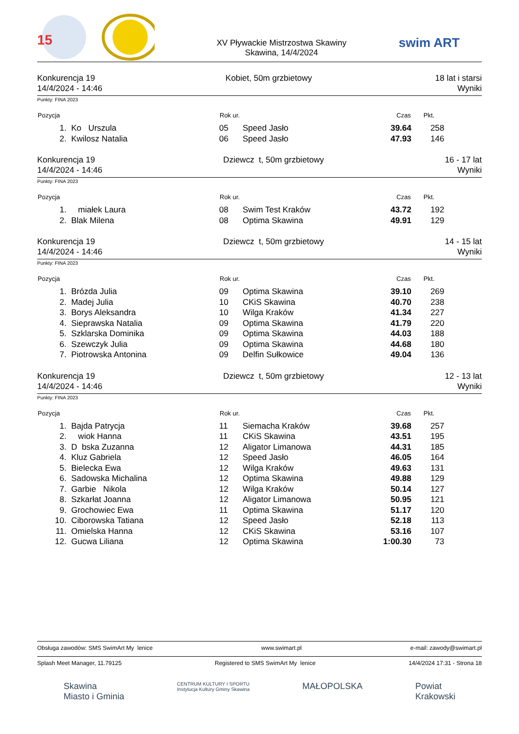15
XV Pływackie Mistrzostwa Skawiny
Skawina, 14/4/2024
swim ART
Konkurencja 19
14/4/2024 - 14:46
Kobiet, 50m grzbietowy 18 lat i starsi
Wyniki
Punkty: FINA 2023
| Pozycja | | Rok ur. | | Czas | Pkt. | |
| --- | --- | --- | --- | --- | --- | --- |
| 1. | Ko Urszula | 05 | Speed Jasło | 39.64 | 258 | |
| 2. | Kwilosz Natalia | 06 | Speed Jasło | 47.93 | 146 | |
Konkurencja 19
14/4/2024 - 14:46
Dziewcz t, 50m grzbietowy 16 - 17 lat
Wyniki
Punkty: FINA 2023
| Pozycja | | Rok ur. | | Czas | Pkt. | |
| --- | --- | --- | --- | --- | --- | --- |
| 1. | miałek Laura | 08 | Swim Test Kraków | 43.72 | 192 | |
| 2. | Blak Milena | 08 | Optima Skawina | 49.91 | 129 | |
Konkurencja 19
14/4/2024 - 14:46
Dziewcz t, 50m grzbietowy 14 - 15 lat
Wyniki
Punkty: FINA 2023
| Pozycja | | Rok ur. | | Czas | Pkt. | |
| --- | --- | --- | --- | --- | --- | --- |
| 1. | Brózda Julia | 09 | Optima Skawina | 39.10 | 269 | |
| 2. | Madej Julia | 10 | CKiS Skawina | 40.70 | 238 | |
| 3. | Borys Aleksandra | 10 | Wilga Kraków | 41.34 | 227 | |
| 4. | Sieprawska Natalia | 09 | Optima Skawina | 41.79 | 220 | |
| 5. | Szklarska Dominika | 09 | Optima Skawina | 44.03 | 188 | |
| 6. | Szewczyk Julia | 09 | Optima Skawina | 44.68 | 180 | |
| 7. | Piotrowska Antonina | 09 | Delfin Sułkowice | 49.04 | 136 | |
Konkurencja 19
14/4/2024 - 14:46
Dziewcz t, 50m grzbietowy 12 - 13 lat
Wyniki
Punkty: FINA 2023
| Pozycja | | Rok ur. | | Czas | Pkt. | |
| --- | --- | --- | --- | --- | --- | --- |
| 1. | Bajda Patrycja | 11 | Siemacha Kraków | 39.68 | 257 | |
| 2. | wiok Hanna | 11 | CKiS Skawina | 43.51 | 195 | |
| 3. | D bska Zuzanna | 12 | Aligator Limanowa | 44.31 | 185 | |
| 4. | Kluz Gabriela | 12 | Speed Jasło | 46.05 | 164 | |
| 5. | Bielecka Ewa | 12 | Wilga Kraków | 49.63 | 131 | |
| 6. | Sadowska Michalina | 12 | Optima Skawina | 49.88 | 129 | |
| 7. | Garbie Nikola | 12 | Wilga Kraków | 50.14 | 127 | |
| 8. | Szkarłat Joanna | 12 | Aligator Limanowa | 50.95 | 121 | |
| 9. | Grochowiec Ewa | 11 | Optima Skawina | 51.17 | 120 | |
| 10. | Ciborowska Tatiana | 12 | Speed Jasło | 52.18 | 113 | |
| 11. | Omielska Hanna | 12 | CKiS Skawina | 53.16 | 107 | |
| 12. | Gucwa Liliana | 12 | Optima Skawina | 1:00.30 | 73 | |
Obsługa zawodów: SMS SwimArt My lenice www.swimart.pl e-mail: zawody@swimart.pl
Splash Meet Manager, 11.79125 Registered to SMS SwimArt My lenice 14/4/2024 17:31 - Strona 18
Skawina
Miasto i Gminia CENTRUM KULTURY I SPORTU
Instytucja Kultury Gminy Skawina MAŁOPOLSKA Powiat
Krakowski